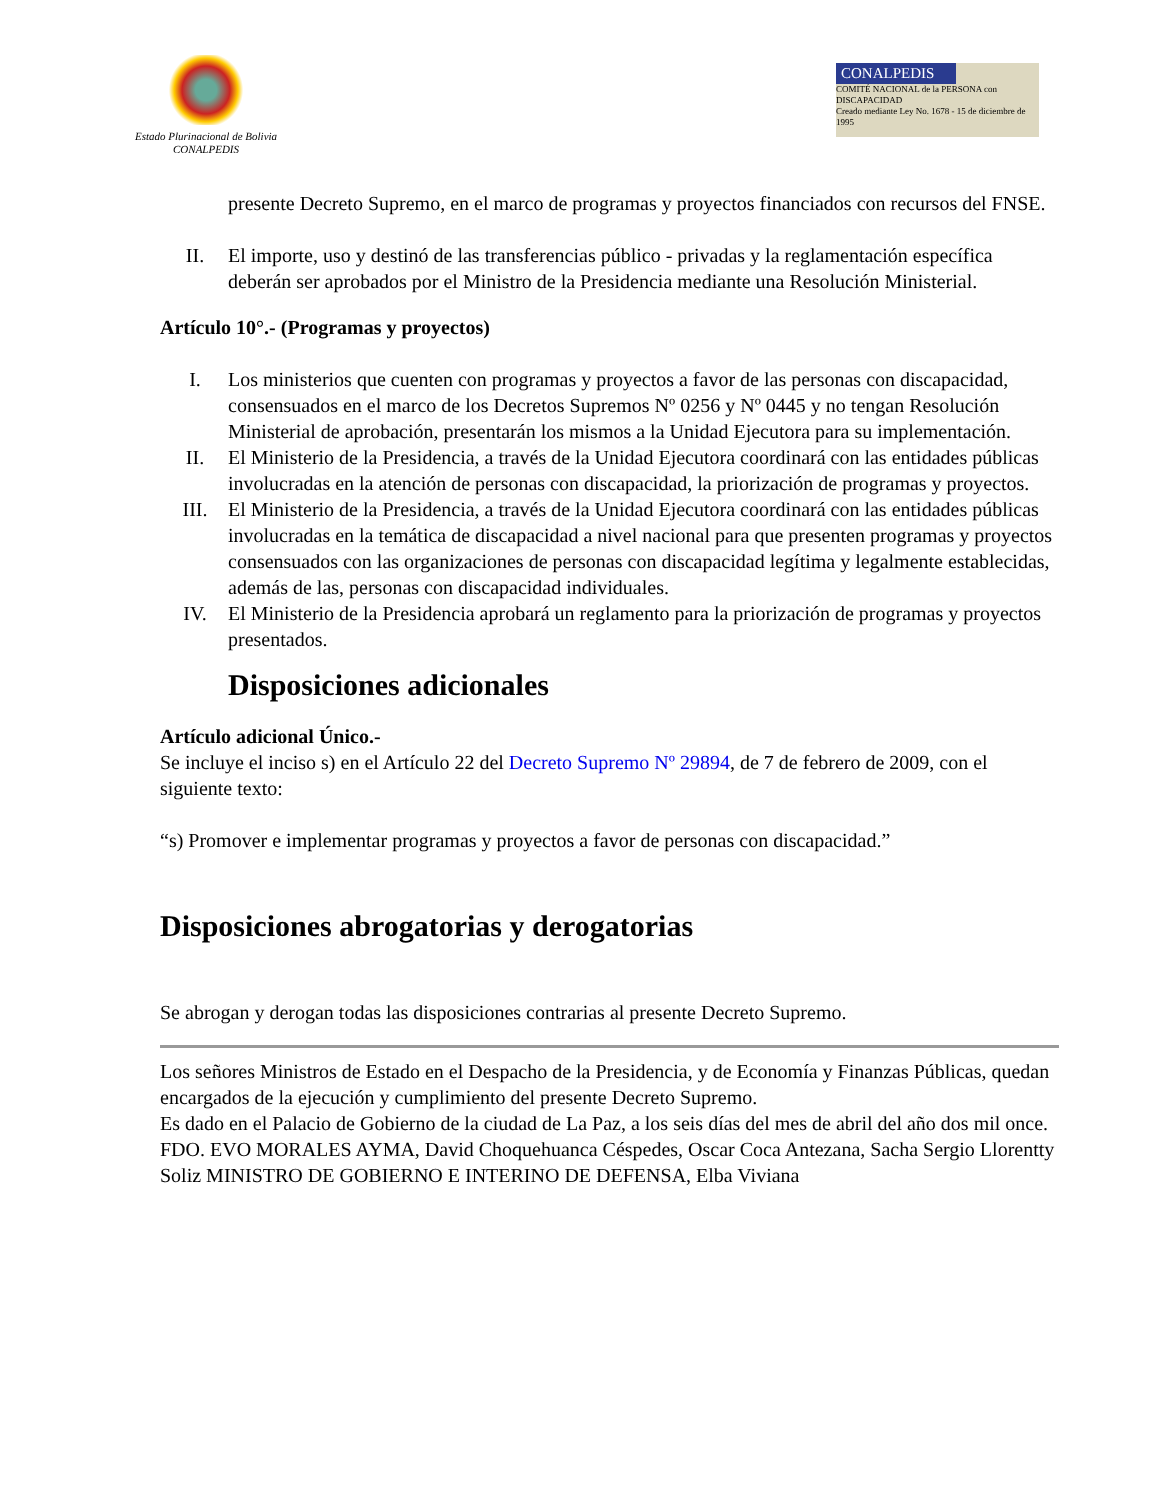Estado Plurinacional de Bolivia
CONALPEDIS
CONALPEDIS
COMITÉ NACIONAL de la PERSONA con DISCAPACIDAD
Creado mediante Ley No. 1678 - 15 de diciembre de 1995
presente Decreto Supremo, en el marco de programas y proyectos financiados con recursos del FNSE.
II. El importe, uso y destinó de las transferencias público - privadas y la reglamentación específica deberán ser aprobados por el Ministro de la Presidencia mediante una Resolución Ministerial.
Artículo 10°.- (Programas y proyectos)
I. Los ministerios que cuenten con programas y proyectos a favor de las personas con discapacidad, consensuados en el marco de los Decretos Supremos Nº 0256 y Nº 0445 y no tengan Resolución Ministerial de aprobación, presentarán los mismos a la Unidad Ejecutora para su implementación.
II. El Ministerio de la Presidencia, a través de la Unidad Ejecutora coordinará con las entidades públicas involucradas en la atención de personas con discapacidad, la priorización de programas y proyectos.
III. El Ministerio de la Presidencia, a través de la Unidad Ejecutora coordinará con las entidades públicas involucradas en la temática de discapacidad a nivel nacional para que presenten programas y proyectos consensuados con las organizaciones de personas con discapacidad legítima y legalmente establecidas, además de las, personas con discapacidad individuales.
IV. El Ministerio de la Presidencia aprobará un reglamento para la priorización de programas y proyectos presentados.
Disposiciones adicionales
Artículo adicional Único.-
Se incluye el inciso s) en el Artículo 22 del Decreto Supremo Nº 29894, de 7 de febrero de 2009, con el siguiente texto:
“s) Promover e implementar programas y proyectos a favor de personas con discapacidad.”
Disposiciones abrogatorias y derogatorias
Se abrogan y derogan todas las disposiciones contrarias al presente Decreto Supremo.
Los señores Ministros de Estado en el Despacho de la Presidencia, y de Economía y Finanzas Públicas, quedan encargados de la ejecución y cumplimiento del presente Decreto Supremo.
Es dado en el Palacio de Gobierno de la ciudad de La Paz, a los seis días del mes de abril del año dos mil once.
FDO. EVO MORALES AYMA, David Choquehuanca Céspedes, Oscar Coca Antezana, Sacha Sergio Llorentty Soliz MINISTRO DE GOBIERNO E INTERINO DE DEFENSA, Elba Viviana